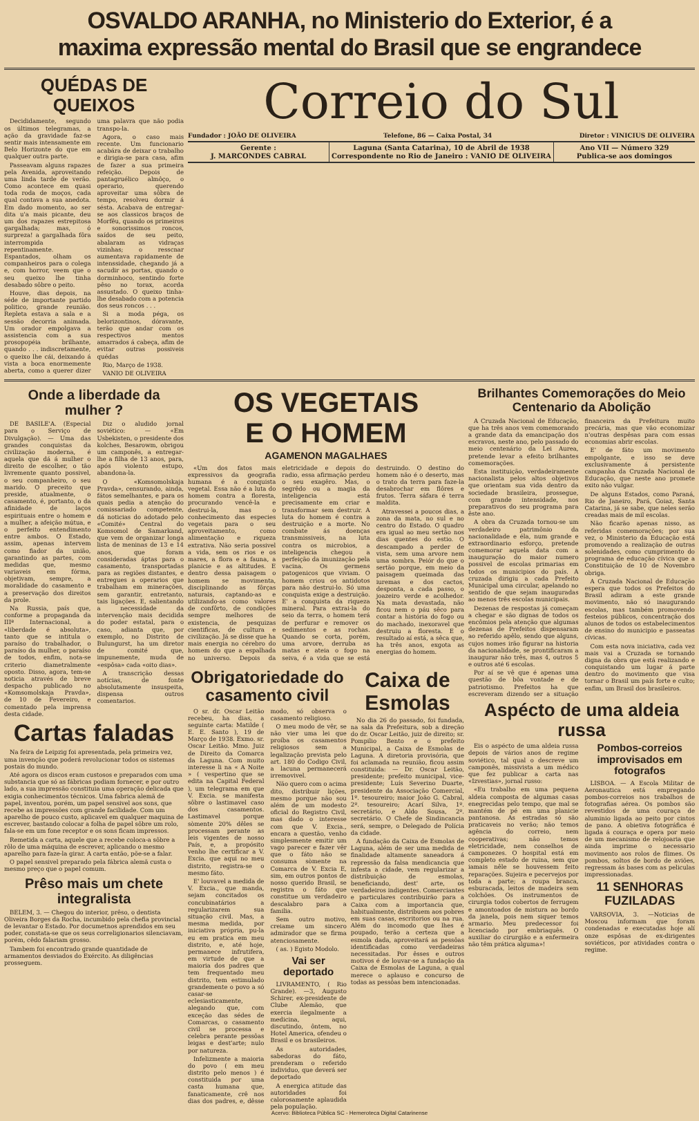OSVALDO ARANHA, no Ministerio do Exterior, é a
maxima expressão mental do Brasil que se engrandece
QUÉDAS DE QUEIXOS
Decididamente, segundo os últimos telegramas, a ação da gravidade faz-se sentir mais intensamente em Belo Horizonte do que em qualquer outra parte.
Passeavam alguns rapazes pela Avenida, aproveitando uma linda tarde de verão. Como acontece em quasi toda roda de moços, cada qual contava a sua anedota. Em dado momento, ao ser dita u'a mais picante, deu um dos rapazes estrepitosa gargalhada; mas, ó surpreza! a gargalhada fôra interrompida repentinamente. Espantados, olham os companheiros para o colega e, com horror, veem que o seu queixo lhe tinha desabado sôbre o peito.
Houve, dias depois, na séde de importante partido politico, grande reunião. Repleta estava a sala e a sessão decorria animada. Um orador empolgava a assistencia com a sua prosopopéia brilhante, quando . . . indiscretamente, o queixo lhe cái, deixando á vista a boca enormemente aberta, como a querer dizer uma palavra que não podia transpo-la.
Agora, o caso mais recente. Um funcionario acabára de deixar o trabalho e dirigia-se para casa, afim de fazer a sua primeira refeição. Depois de pantagruélico almôço, o operario, querendo aproveitar uma sôbra de tempo, resolveu dormir á sésta. Acabava de entregar-se aos classicos braços de Morfêu, quando os primeiros e sonorissimos roncos, saídos de seu peito, abalaram as vidraças vizinhas; o resscnar aumentava rapidamente de intenssidade, chegando já a sacudir as portas, quando o dorminhoco, sentindo forte pêso no torax, acorda assustado. O queixo tinha-lhe desabado com a potencia dos seus roncos . . .
Si a moda péga, os belorizontinos, dóravante, terão que andar com os respectivos mentos amarrados á cabeça, afim de evitar outras possiveis quédas
Rio, Março de 1938.
VANIO DE OLIVEIRA
Correio do Sul
Fundador : JOÃO DE OLIVEIRA Telefone, 86 — Caixa Postal, 34 Diretor : VINICIUS DE OLIVEIRA
Gerente :
J. MARCONDES CABRAL
Laguna (Santa Catarina), 10 de Abril de 1938
Correspondente no Rio de Janeiro : VANIO DE OLIVEIRA
Ano VII — Número 329
Publica-se aos domingos
Onde a liberdade da mulher ?
DE BASILE'A. (Especial para o Serviço de Divulgação). — Uma das grandes conquistas da civilização moderna, é aquela que dá á mulher o direito de escolher, o tão livremente quanto possivel, o seu companheiro, o seu marido. O preceito que preside, atualmente, o casamento, é, portanto, o da afinidade de laços espirituais entre o homem e a mulher, a afeição mútua, e o perfeito entendimento entre ambos. O Estado, assim, apenas intervem como fiador da união, garantindo as partes, com medidas que, mesmo variaveis em fórma, objetivam, sempre, a moralidade do casamento e a preservação dos direitos da prole.
Na Russia, país que, conforme a propaganda da IIIª Internacional, a «liberdade é absoluta», tanto que se intitula o paraíso do trabalhador, o paraíso da mulher, o paraíso de todos, enfim, nota-se criterio diametralmente oposto. Disso, agora, tem-se noticia através de breve despacho publicado no «Komsomolskaja Pravda», de 10 de Fevereiro, e comentado pela imprensa desta cidade.
Diz o aludido jornal soviético: — «Em Usbekisten, o presidente dos kolches, Besarowm, obrigou um camponês, a entregar-lhe a filha de 13 anos, para, após violento estupo, abandona-la.
O «Komsomolskaja Pravda», censurando, ainda, fátos semelhantes, e para os quais pedia a atenção do comissariado competente, dá noticias do adotado pelo «Comité» Central do Komsomol de Samarkand, que vem de organizar longa lista de meninas de 13 e 14 anos, que foram consideradas áptas para o casamento, transportadas para as regiões distantes, e entregues a operarios que trabalham em minerações, sem garantir, entretanto, tais ligações. E, salientando a necessidade da intervenção mais decidida do poder estatal, para o caso, adianta que, por exemplo, no Distrito de Bulungurst, ha um diretor de comité que, impunemente, muda de «espôsa» cada «oito dias».
A transcrição dessas notícias, de fonte absolutamente insuspeita, dispensa outros comentarios.
Cartas faladas
Na feira de Leipzig foi apresentada, pela primeira vez, uma invenção que poderá revolucionar todos os sistemas postais do mundo.
Até agora os discos eram custosos e preparados com uma substancia que só as fábricas podiam fornecer, e por outro lado, a sua impressão constituia uma operação delicada que exigia conhecimentos técnicos. Uma fabrica alemã de papel, inventou, porém, um papel sensivel aos sons, que recebe as impressões com grande facilidade. Com um aparelho de pouco custo, aplicavel em qualquer maquina de escrever, bastando colocar a folha de papel sôbre um rolo, fala-se em um fone receptor e os sons ficam impressos.
Remetida a carta, aquele que a recebe coloca-a sôbre a rôlo de uma máquina de escrever, aplicando o mesmo aparelho para faze-la girar. A carta então, põe-se a falar.
O papel sensivel preparado pela fábrica alemã custa o mesmo preço que o papel comum.
Prêso mais um chete integralista
BELEM, 3. — Chegou do interior, prêso, o dentista Oliveira Borges da Rocha, incumbido pela chefia provincial de levantar o Estado. Por documetnos aprendidos em seu poder, constata-se que os seus correligionarios silenciavam, porém, cêdo falariam grosso.
Tambem foi encontrado grande quantidade de armamentos desviados do Exército. As diligências prosseguem.
OS VEGETAIS
E O HOMEM
AGAMENON MAGALHAES
«Um dos fatos mais expressivos da geografia humana é a conquista vegetal. Essa não é a luta do homem contra a floresta, procurando vencê-la e destrui-la, mas o conhecimento das especies vegetais para o seu aproveitamento, como alimentação e riqueza extrativa. Não seria possivel a vida, sem os rios e os mares, a flora e a fauna, a planicie e as altitudes. E dentro dessa paisagem o homem se movimenta, disciplinando as fôrças naturais, captando-as e utilizando-as como valores de confôrto, de condições sempre melhores de existencia, de pesquizas cientificas, de cultura e civilização. Já se disse que ha mais energia no cérebro do homem do que a espalhada no universo. Depois da eletricidade e depois do radio, essa afirmação perdeu o seu exagêro. Mas, o segrêdo ou a magia da inteligencia está precisamente em criar e transformar sem destruir. A luta do homem é contra a destruição e a morte. No combate ás doenças transmissiveis, na luta contra os microbios, a inteligencia chegou a perfeição da imunização pela vacina. Os germens patogenicos que viviam. O homem criou os antidotos para não destrui-lo. Só uma conquista exige a destruição. E' a conquista da riqueza mineral. Para extrai-la do seio da terra, o homem terá de perfurar e remover os sedimentos e as rochas. Quando se corta, porém, uma arvore, derruba as matas e ateia o fogo na seiva, é a vida que se está destruindo. O destino do homem não é o deserto, mas o trato da terra para faze-la desabrochar em flôres e frutos. Terra sáfara é terra maldita.
Atravessei a poucos dias, a zona da mata, no sul e no centro do Estado. O quadro era igual ao meu sertão nos dias quentes do estio. O descampado a perder de vista, sem uma arvore nem uma sombra. Peiór do que o sertão porque, em meio da paisagem queimada das iuremas e dos cactos, desponta, a cada passo, o joazeiro verde e acolhedor. Na mata devastada, não ficou nem o páu sêco para contar a história do fogo ou do machado, inexoravel que destruiu a floresta. E o resultado aí está, a sêca que, ha três anos, exgota as energias do homem.
Obrigatoriedade do casamento civil
O sr. dr. Oscar Leitão recebeu, ha dias, a seguinte carta: Matilde ( E. E. Santo ), 19 de Março de 1938. Exmo. sr. Oscar Leitão. Mmo. Juiz de Direito da Comarca da Laguna. Com muito interesse li na « A Noite » ( vespertino que se edita na Capital Federal ), um telegrama em que V. Excia. se manifesta sôbre o lastimavel caso dos casamentos. Lastimavel porque sòmente 20% dêles se processam perante as leis vigentes de nosso País, e, a propósito venho lhe certificar a V. Excia. que aqui no meu distrito, registra-se o mesmo fáto.
E' louvavel a medida de V. Excia., que manda, sejam concitados os concubinatários a regularizarem sua situação civil. Mas, a mesma medida, por iniciativa própria, pu-la eu em pratica em meu distrito, e, até hoje, permanece infrutifera, em virtude de que a maioria dos padres que tem frequentado meu distrito, tem estimulado grandemente o povo a só casar-se eclesiasticamente, alegando que, com exceção das sédes de Comarcas, o casamento civil se processa e celebra perante pessôas leigas e dest'arte; nulo por natureza.
Infelizmente a maioria do povo ( em meu distrito pelo menos ) é constituida por uma casta humana que, fanaticamente, crê nos dias dos padres, e, dêsse modo, só observa o casamento religioso.
O meu modo de vêr, se não vier uma lei que proíba os casamentos religiosos sem a legalização prevista pelo art. 180 do Codigo Civil, a lacuna permanecerá irremovivel.
Não quero com o acima dito, distribuir lições, mesmo porque não sou além de um modesto oficial do Registro Civil, mas dado o interesse com que V. Excia., encara a questão, venho simplesmente emitir um vago parecer e fazer vêr que o fáto não se consuma sòmente na Comarca de V. Excia E, sim, em outros pontos de nosso querido Brasil, se registra o fáto que constitue um verdadeiro descalabro para a familia.
Sem outro motivo, creiame um sincero admirador que se firma atenciosamente.
( as. ) Egisto Modolo.
Vai ser deportado
LIVRAMENTO, ( Rio Grande). —3, Augusto Schirer, ex-presidente de Clube Alemão, que exercia ilegalmente a medicina, aqui, discutindo, ôntem, no Hotel America, ofendeu o Brasil e os brasileiros.
As autoridades, sabedoras do fáto, prenderam o referido individuo, que deverá ser deportado
A energica atitude das autoridades foi calorosamente aplaudida pela população.
Caixa de Esmolas
No dia 26 do passado, foi fundada, na sala da Prefeitura, sob a direção do dr. Oscar Leitão, juiz de direito; sr. Pompilio Bento e o prefeito Municipal, a Caixa de Esmolas de Laguna. A diretoria provisória, que foi aclamada na reunião, ficou assim constituida: — Dr. Oscar Leitão, presidente; prefeito municipal, vice-presidente; Luís Severino Duarte, presidente da Associação Comercial, 1º. tesoureiro; maior João G. Cabral, 2º. tesoureiro; Acarí Silva, 1º. secretário, e Aldo Sousa, 2º. secretário. O Chefe de Sindincancia será, sempre, o Delegado de Polícia da cidade.
A fundação da Caixa de Esmolas de Laguna, além de ser uma medida de finalidade altamente saneadora á repressão da falsa mendicancia que infesta a cidade, vem regularizar a distribuição de esmolas, beneficiando, dest' arte, os verdadeiros indigentes. Comerciantes e particulares contribuirão para a Caixa com a importancia que, habitualmente, distribuem aos pobres em suas casas, escritorios ou na rua. Além do incomodo que lhes é poupado, terão a certeza que a esmola dada, aproveitará as pessôas identificadas como verdadeiras necessitadas. Por êsses e outros motivos é de louvar-se a fundação da Caixa de Esmolas de Laguna, a qual merece o aplauso e concurso de todas as pessôas bem intencionadas.
Brilhantes Comemorações do Meio Centenario da Abolição
A Cruzada Nacional de Educação, que ha três anos vem comemorando a grande data da emancipação dos escravos, neste ano, pelo passado do meio centenário da Lei Aurea, pretende levar a efeito brilhantes comemorações.
Esta instituição, verdadeiramente nacionalista pelos altos objetivos que orientam sua vida dentro da sociedade brasileira, prossegue, com grande intensidade, nos preparativos do seu programa para êste ano.
A obra da Cruzada tornou-se um verdadeiro patrimônio da nacionalidade e éla, num grande e extraordinario esforço, pretende comemorar aquela data com a inauguração do maior numero possivel de escolas primarias em todos os municipios do país. A cruzada dirigiu a cada Prefeito Municipal uma circular, apelando no sentido de que sejam inauguradas ao menos três escolas municipais.
Dezenas de respostas já começam a chegar e são dignas de todos os encômios pela atenção que algumas dezenas de Prefeitos dispensaram ao referido apêlo, sendo que alguns, cujos nomes irão figurar na historia da nacionalidade, se prontificaram a inaugurar não três, mas 4, outros 5 e outros até 6 escolas.
Por aí se vê que é apenas uma questão de bôa vontade e de patriotismo. Prefeitos ha que escreveram dizendo ser a situação financeira da Prefeitura muito precária, mas que vão economizar n'outras despêsas para com essas economias abrir escolas.
E' de fáto um movimento empolgante, e isso se deve exclusivamente á persistente campanha da Cruzada Nacional de Educação, que neste ano promete exito não vulgar.
De alguns Estados, como Paraná, Rio de Janeiro, Pará, Goiaz, Santa Catarina, já se sabe, que neles serão creadas mais de mil escolas.
Não ficarão apenas nisso, as referidas comemorações; por sua vez, o Ministerio da Educação está promovendo a realização de outras solenidades, como cumprimento do programa de educação cívica que a Constituição de 10 de Novembro obriga.
A Cruzada Nacional de Educação espera que todos os Prefeitos do Brasil adiram a este grande movimento, não só inaugurando escolas, mas também promovendo festeios públicos, concentração dos alunos de todos os estabelecimentos de ensino do municipio e passeatas cívicas.
Com esta nova iniciativa, cada vez mais vai a Cruzada se tornando digna da obra que está realizando e conquistando um lugar á parte dentro do movimento que visa tornar o Brasil um país forte e culto; enfim, um Brasil dos brasileiros.
Aspécto de uma aldeia russa
Eis o aspécto de uma aldeia russa depois de vários anos de regime soviético, tal qual o descreve um camponês, missivista a um médico que fez publicar a carta nas «Izvestias», jornal russo:
«Eu trabalho em uma pequena aldeia composta de algumas casas enegrecidas pelo tempo, que mal se mantém de pé em uma planicie pantanosa. As estradas só são praticaveis no verão; não temos agência do correio, nem cooperativas; não temos eletricidade, nem conselhos de camponezes. O hospital está em completo estado de ruina, sem que iamais nêle se houvessem feito reparações. Sujeira e pecervejos por toda a parte; a roupa branca, esburacada, leitos de madeira sem colchões. Os instrumentos de cirurgia todos cobertos de ferrugem e amontoados de mistura ao bordo da janela, pois nem siquer temos armario. Meu predecessor foi licenciado por embriaquês. O auxiliar do cirurgião e a enfermeira não têm prática alguma»!
Pombos-correios improvisados em fotografos
LISBOA. — A Escola Militar de Aeronautica está empregando pombos-correios nos trabalhos de fotografias aérea. Os pombos são revestidos de uma couraça de aluminio ligada ao peito por cintos de pano. A obietiva fotográfica é ligada á couraça e opera por meio de um mecanismo de relojoaria que ainda imprime o necessario movimento aos rolos de flimes. Os pombos, soltos de bordo de aviões, regressam ás bases com as peliculas impressionadas.
11 SENHORAS FUZILADAS
VARSOVIA, 3. —Noticias de Moscou informam que foram condenadas e executadas hoje alí onze espôsas de ex-dirigentes soviéticos, por atividades contra o regime.
Acervo: Biblioteca Pública SC - Hemeroteca Digital Catarinense